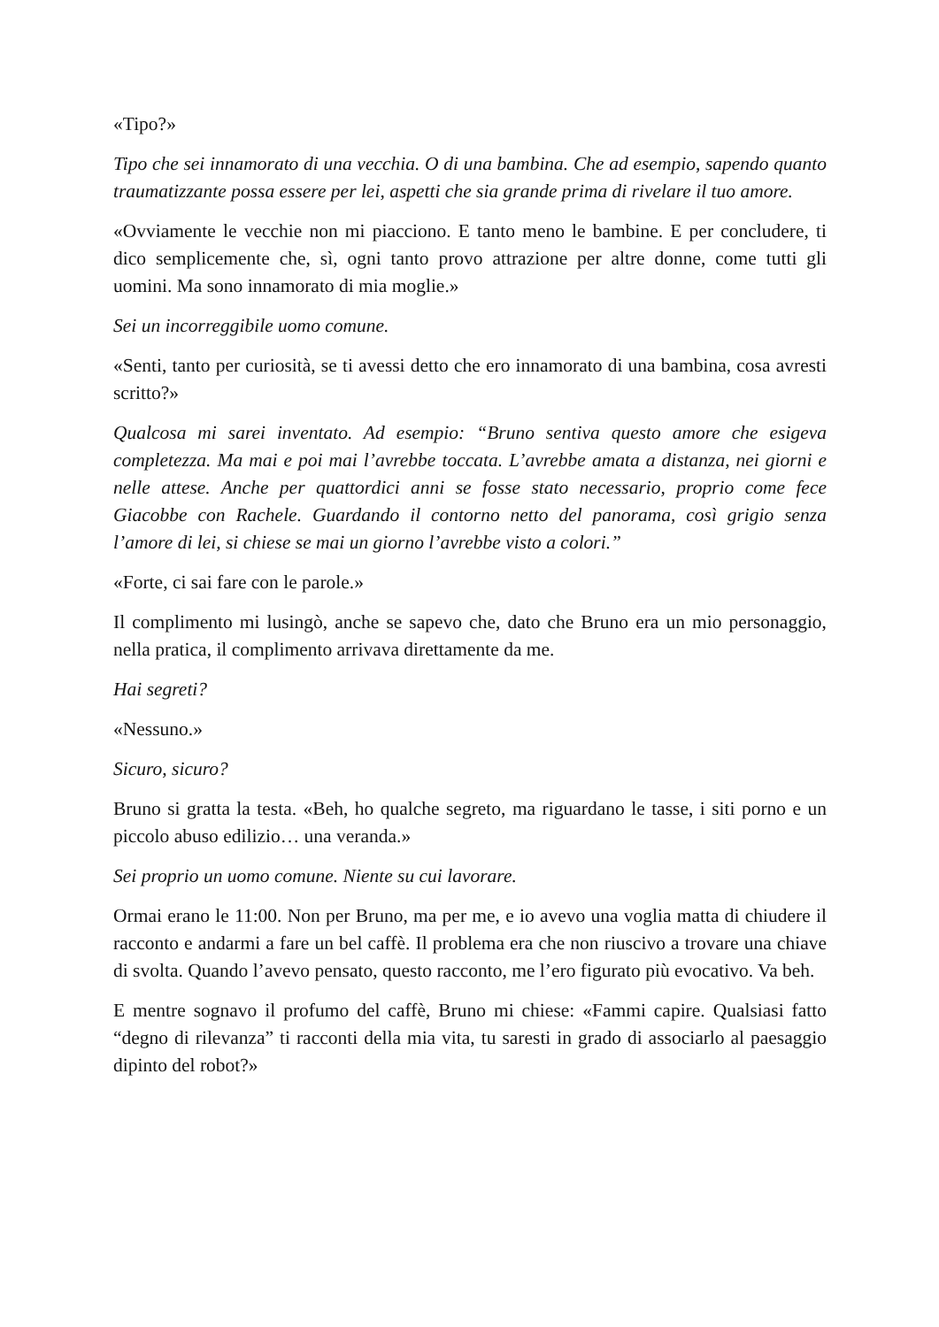«Tipo?»
Tipo che sei innamorato di una vecchia. O di una bambina. Che ad esempio, sapendo quanto traumatizzante possa essere per lei, aspetti che sia grande prima di rivelare il tuo amore.
«Ovviamente le vecchie non mi piacciono. E tanto meno le bambine. E per concludere, ti dico semplicemente che, sì, ogni tanto provo attrazione per altre donne, come tutti gli uomini. Ma sono innamorato di mia moglie.»
Sei un incorreggibile uomo comune.
«Senti, tanto per curiosità, se ti avessi detto che ero innamorato di una bambina, cosa avresti scritto?»
Qualcosa mi sarei inventato. Ad esempio: “Bruno sentiva questo amore che esigeva completezza. Ma mai e poi mai l’avrebbe toccata. L’avrebbe amata a distanza, nei giorni e nelle attese. Anche per quattordici anni se fosse stato necessario, proprio come fece Giacobbe con Rachele. Guardando il contorno netto del panorama, così grigio senza l’amore di lei, si chiese se mai un giorno l’avrebbe visto a colori.”
«Forte, ci sai fare con le parole.»
Il complimento mi lusingò, anche se sapevo che, dato che Bruno era un mio personaggio, nella pratica, il complimento arrivava direttamente da me.
Hai segreti?
«Nessuno.»
Sicuro, sicuro?
Bruno si gratta la testa. «Beh, ho qualche segreto, ma riguardano le tasse, i siti porno e un piccolo abuso edilizio… una veranda.»
Sei proprio un uomo comune. Niente su cui lavorare.
Ormai erano le 11:00. Non per Bruno, ma per me, e io avevo una voglia matta di chiudere il racconto e andarmi a fare un bel caffè. Il problema era che non riuscivo a trovare una chiave di svolta. Quando l’avevo pensato, questo racconto, me l’ero figurato più evocativo. Va beh.
E mentre sognavo il profumo del caffè, Bruno mi chiese: «Fammi capire. Qualsiasi fatto “degno di rilevanza” ti racconti della mia vita, tu saresti in grado di associarlo al paesaggio dipinto del robot?»